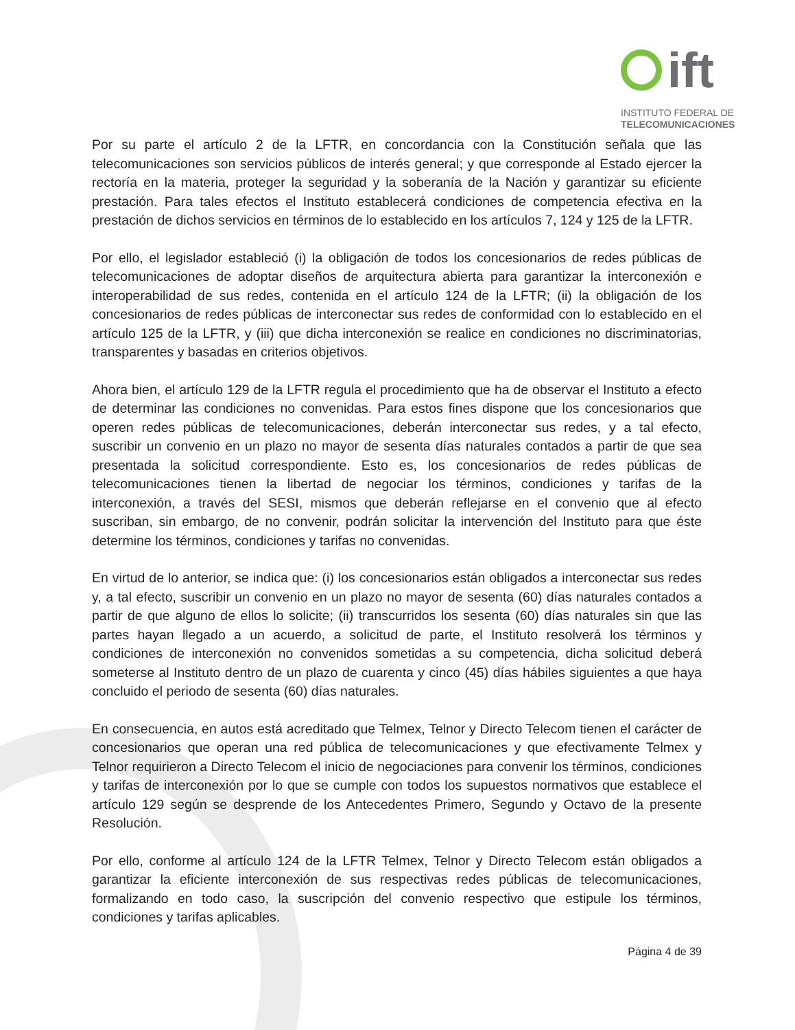ift
INSTITUTO FEDERAL DE
TELECOMUNICACIONES
Por su parte el artículo 2 de la LFTR, en concordancia con la Constitución señala que las telecomunicaciones son servicios públicos de interés general; y que corresponde al Estado ejercer la rectoría en la materia, proteger la seguridad y la soberanía de la Nación y garantizar su eficiente prestación. Para tales efectos el Instituto establecerá condiciones de competencia efectiva en la prestación de dichos servicios en términos de lo establecido en los artículos 7, 124 y 125 de la LFTR.
Por ello, el legislador estableció (i) la obligación de todos los concesionarios de redes públicas de telecomunicaciones de adoptar diseños de arquitectura abierta para garantizar la interconexión e interoperabilidad de sus redes, contenida en el artículo 124 de la LFTR; (ii) la obligación de los concesionarios de redes públicas de interconectar sus redes de conformidad con lo establecido en el artículo 125 de la LFTR, y (iii) que dicha interconexión se realice en condiciones no discriminatorias, transparentes y basadas en criterios objetivos.
Ahora bien, el artículo 129 de la LFTR regula el procedimiento que ha de observar el Instituto a efecto de determinar las condiciones no convenidas. Para estos fines dispone que los concesionarios que operen redes públicas de telecomunicaciones, deberán interconectar sus redes, y a tal efecto, suscribir un convenio en un plazo no mayor de sesenta días naturales contados a partir de que sea presentada la solicitud correspondiente. Esto es, los concesionarios de redes públicas de telecomunicaciones tienen la libertad de negociar los términos, condiciones y tarifas de la interconexión, a través del SESI, mismos que deberán reflejarse en el convenio que al efecto suscriban, sin embargo, de no convenir, podrán solicitar la intervención del Instituto para que éste determine los términos, condiciones y tarifas no convenidas.
En virtud de lo anterior, se indica que: (i) los concesionarios están obligados a interconectar sus redes y, a tal efecto, suscribir un convenio en un plazo no mayor de sesenta (60) días naturales contados a partir de que alguno de ellos lo solicite; (ii) transcurridos los sesenta (60) días naturales sin que las partes hayan llegado a un acuerdo, a solicitud de parte, el Instituto resolverá los términos y condiciones de interconexión no convenidos sometidas a su competencia, dicha solicitud deberá someterse al Instituto dentro de un plazo de cuarenta y cinco (45) días hábiles siguientes a que haya concluido el periodo de sesenta (60) días naturales.
En consecuencia, en autos está acreditado que Telmex, Telnor y Directo Telecom tienen el carácter de concesionarios que operan una red pública de telecomunicaciones y que efectivamente Telmex y Telnor requirieron a Directo Telecom el inicio de negociaciones para convenir los términos, condiciones y tarifas de interconexión por lo que se cumple con todos los supuestos normativos que establece el artículo 129 según se desprende de los Antecedentes Primero, Segundo y Octavo de la presente Resolución.
Por ello, conforme al artículo 124 de la LFTR Telmex, Telnor y Directo Telecom están obligados a garantizar la eficiente interconexión de sus respectivas redes públicas de telecomunicaciones, formalizando en todo caso, la suscripción del convenio respectivo que estipule los términos, condiciones y tarifas aplicables.
Página 4 de 39